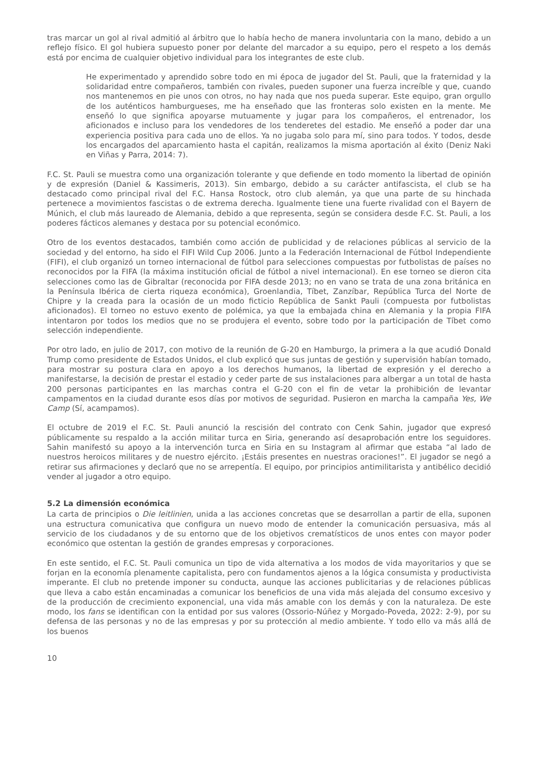tras marcar un gol al rival admitió al árbitro que lo había hecho de manera involuntaria con la mano, debido a un reflejo físico. El gol hubiera supuesto poner por delante del marcador a su equipo, pero el respeto a los demás está por encima de cualquier objetivo individual para los integrantes de este club.
He experimentado y aprendido sobre todo en mi época de jugador del St. Pauli, que la fraternidad y la solidaridad entre compañeros, también con rivales, pueden suponer una fuerza increíble y que, cuando nos mantenemos en pie unos con otros, no hay nada que nos pueda superar. Este equipo, gran orgullo de los auténticos hamburgueses, me ha enseñado que las fronteras solo existen en la mente. Me enseñó lo que significa apoyarse mutuamente y jugar para los compañeros, el entrenador, los aficionados e incluso para los vendedores de los tenderetes del estadio. Me enseñó a poder dar una experiencia positiva para cada uno de ellos. Ya no jugaba solo para mí, sino para todos. Y todos, desde los encargados del aparcamiento hasta el capitán, realizamos la misma aportación al éxito (Deniz Naki en Viñas y Parra, 2014: 7).
F.C. St. Pauli se muestra como una organización tolerante y que defiende en todo momento la libertad de opinión y de expresión (Daniel & Kassimeris, 2013). Sin embargo, debido a su carácter antifascista, el club se ha destacado como principal rival del F.C. Hansa Rostock, otro club alemán, ya que una parte de su hinchada pertenece a movimientos fascistas o de extrema derecha. Igualmente tiene una fuerte rivalidad con el Bayern de Múnich, el club más laureado de Alemania, debido a que representa, según se considera desde F.C. St. Pauli, a los poderes fácticos alemanes y destaca por su potencial económico.
Otro de los eventos destacados, también como acción de publicidad y de relaciones públicas al servicio de la sociedad y del entorno, ha sido el FIFI Wild Cup 2006. Junto a la Federación Internacional de Fútbol Independiente (FIFI), el club organizó un torneo internacional de fútbol para selecciones compuestas por futbolistas de países no reconocidos por la FIFA (la máxima institución oficial de fútbol a nivel internacional). En ese torneo se dieron cita selecciones como las de Gibraltar (reconocida por FIFA desde 2013; no en vano se trata de una zona británica en la Península Ibérica de cierta riqueza económica), Groenlandia, Tíbet, Zanzíbar, República Turca del Norte de Chipre y la creada para la ocasión de un modo ficticio República de Sankt Pauli (compuesta por futbolistas aficionados). El torneo no estuvo exento de polémica, ya que la embajada china en Alemania y la propia FIFA intentaron por todos los medios que no se produjera el evento, sobre todo por la participación de Tíbet como selección independiente.
Por otro lado, en julio de 2017, con motivo de la reunión de G-20 en Hamburgo, la primera a la que acudió Donald Trump como presidente de Estados Unidos, el club explicó que sus juntas de gestión y supervisión habían tomado, para mostrar su postura clara en apoyo a los derechos humanos, la libertad de expresión y el derecho a manifestarse, la decisión de prestar el estadio y ceder parte de sus instalaciones para albergar a un total de hasta 200 personas participantes en las marchas contra el G-20 con el fin de vetar la prohibición de levantar campamentos en la ciudad durante esos días por motivos de seguridad. Pusieron en marcha la campaña Yes, We Camp (Sí, acampamos).
El octubre de 2019 el F.C. St. Pauli anunció la rescisión del contrato con Cenk Sahin, jugador que expresó públicamente su respaldo a la acción militar turca en Siria, generando así desaprobación entre los seguidores. Sahin manifestó su apoyo a la intervención turca en Siria en su Instagram al afirmar que estaba “al lado de nuestros heroicos militares y de nuestro ejército. ¡Estáis presentes en nuestras oraciones!”. El jugador se negó a retirar sus afirmaciones y declaró que no se arrepentía. El equipo, por principios antimilitarista y antibélico decidió vender al jugador a otro equipo.
5.2 La dimensión económica
La carta de principios o Die leitlinien, unida a las acciones concretas que se desarrollan a partir de ella, suponen una estructura comunicativa que configura un nuevo modo de entender la comunicación persuasiva, más al servicio de los ciudadanos y de su entorno que de los objetivos crematísticos de unos entes con mayor poder económico que ostentan la gestión de grandes empresas y corporaciones.
En este sentido, el F.C. St. Pauli comunica un tipo de vida alternativa a los modos de vida mayoritarios y que se forjan en la economía plenamente capitalista, pero con fundamentos ajenos a la lógica consumista y productivista imperante. El club no pretende imponer su conducta, aunque las acciones publicitarias y de relaciones públicas que lleva a cabo están encaminadas a comunicar los beneficios de una vida más alejada del consumo excesivo y de la producción de crecimiento exponencial, una vida más amable con los demás y con la naturaleza. De este modo, los fans se identifican con la entidad por sus valores (Ossorio-Núñez y Morgado-Poveda, 2022: 2-9), por su defensa de las personas y no de las empresas y por su protección al medio ambiente. Y todo ello va más allá de los buenos
10